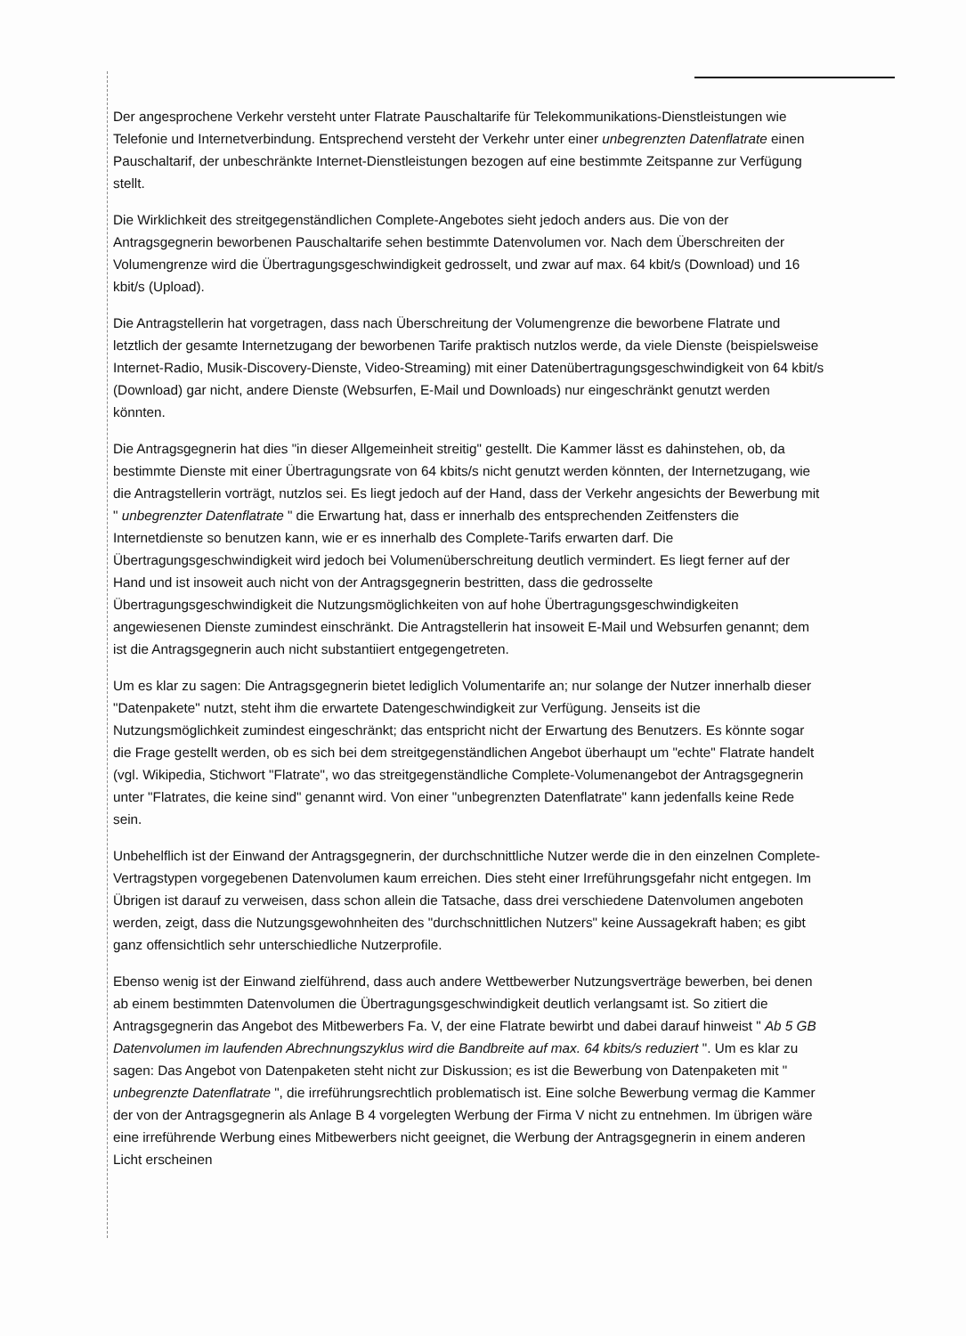Der angesprochene Verkehr versteht unter Flatrate Pauschaltarife für Telekommunikations-Dienstleistungen wie Telefonie und Internetverbindung. Entsprechend versteht der Verkehr unter einer unbegrenzten Datenflatrate einen Pauschaltarif, der unbeschränkte Internet-Dienstleistungen bezogen auf eine bestimmte Zeitspanne zur Verfügung stellt.
Die Wirklichkeit des streitgegenständlichen Complete-Angebotes sieht jedoch anders aus. Die von der Antragsgegnerin beworbenen Pauschaltarife sehen bestimmte Datenvolumen vor. Nach dem Überschreiten der Volumengrenze wird die Übertragungsgeschwindigkeit gedrosselt, und zwar auf max. 64 kbit/s (Download) und 16 kbit/s (Upload).
Die Antragstellerin hat vorgetragen, dass nach Überschreitung der Volumengrenze die beworbene Flatrate und letztlich der gesamte Internetzugang der beworbenen Tarife praktisch nutzlos werde, da viele Dienste (beispielsweise Internet-Radio, Musik-Discovery-Dienste, Video-Streaming) mit einer Datenübertragungsgeschwindigkeit von 64 kbit/s (Download) gar nicht, andere Dienste (Websurfen, E-Mail und Downloads) nur eingeschränkt genutzt werden könnten.
Die Antragsgegnerin hat dies "in dieser Allgemeinheit streitig" gestellt. Die Kammer lässt es dahinstehen, ob, da bestimmte Dienste mit einer Übertragungsrate von 64 kbits/s nicht genutzt werden könnten, der Internetzugang, wie die Antragstellerin vorträgt, nutzlos sei. Es liegt jedoch auf der Hand, dass der Verkehr angesichts der Bewerbung mit " unbegrenzter Datenflatrate " die Erwartung hat, dass er innerhalb des entsprechenden Zeitfensters die Internetdienste so benutzen kann, wie er es innerhalb des Complete-Tarifs erwarten darf. Die Übertragungsgeschwindigkeit wird jedoch bei Volumenüberschreitung deutlich vermindert. Es liegt ferner auf der Hand und ist insoweit auch nicht von der Antragsgegnerin bestritten, dass die gedrosselte Übertragungsgeschwindigkeit die Nutzungsmöglichkeiten von auf hohe Übertragungsgeschwindigkeiten angewiesenen Dienste zumindest einschränkt. Die Antragstellerin hat insoweit E-Mail und Websurfen genannt; dem ist die Antragsgegnerin auch nicht substantiiert entgegengetreten.
Um es klar zu sagen: Die Antragsgegnerin bietet lediglich Volumentarife an; nur solange der Nutzer innerhalb dieser "Datenpakete" nutzt, steht ihm die erwartete Datengeschwindigkeit zur Verfügung. Jenseits ist die Nutzungsmöglichkeit zumindest eingeschränkt; das entspricht nicht der Erwartung des Benutzers. Es könnte sogar die Frage gestellt werden, ob es sich bei dem streitgegenständlichen Angebot überhaupt um "echte" Flatrate handelt (vgl. Wikipedia, Stichwort "Flatrate", wo das streitgegenständliche Complete-Volumenangebot der Antragsgegnerin unter "Flatrates, die keine sind" genannt wird. Von einer "unbegrenzten Datenflatrate" kann jedenfalls keine Rede sein.
Unbehelflich ist der Einwand der Antragsgegnerin, der durchschnittliche Nutzer werde die in den einzelnen Complete-Vertragstypen vorgegebenen Datenvolumen kaum erreichen. Dies steht einer Irreführungsgefahr nicht entgegen. Im Übrigen ist darauf zu verweisen, dass schon allein die Tatsache, dass drei verschiedene Datenvolumen angeboten werden, zeigt, dass die Nutzungsgewohnheiten des "durchschnittlichen Nutzers" keine Aussagekraft haben; es gibt ganz offensichtlich sehr unterschiedliche Nutzerprofile.
Ebenso wenig ist der Einwand zielführend, dass auch andere Wettbewerber Nutzungsverträge bewerben, bei denen ab einem bestimmten Datenvolumen die Übertragungsgeschwindigkeit deutlich verlangsamt ist. So zitiert die Antragsgegnerin das Angebot des Mitbewerbers Fa. V, der eine Flatrate bewirbt und dabei darauf hinweist " Ab 5 GB Datenvolumen im laufenden Abrechnungszyklus wird die Bandbreite auf max. 64 kbits/s reduziert ". Um es klar zu sagen: Das Angebot von Datenpaketen steht nicht zur Diskussion; es ist die Bewerbung von Datenpaketen mit " unbegrenzte Datenflatrate ", die irreführungsrechtlich problematisch ist. Eine solche Bewerbung vermag die Kammer der von der Antragsgegnerin als Anlage B 4 vorgelegten Werbung der Firma V nicht zu entnehmen. Im übrigen wäre eine irreführende Werbung eines Mitbewerbers nicht geeignet, die Werbung der Antragsgegnerin in einem anderen Licht erscheinen